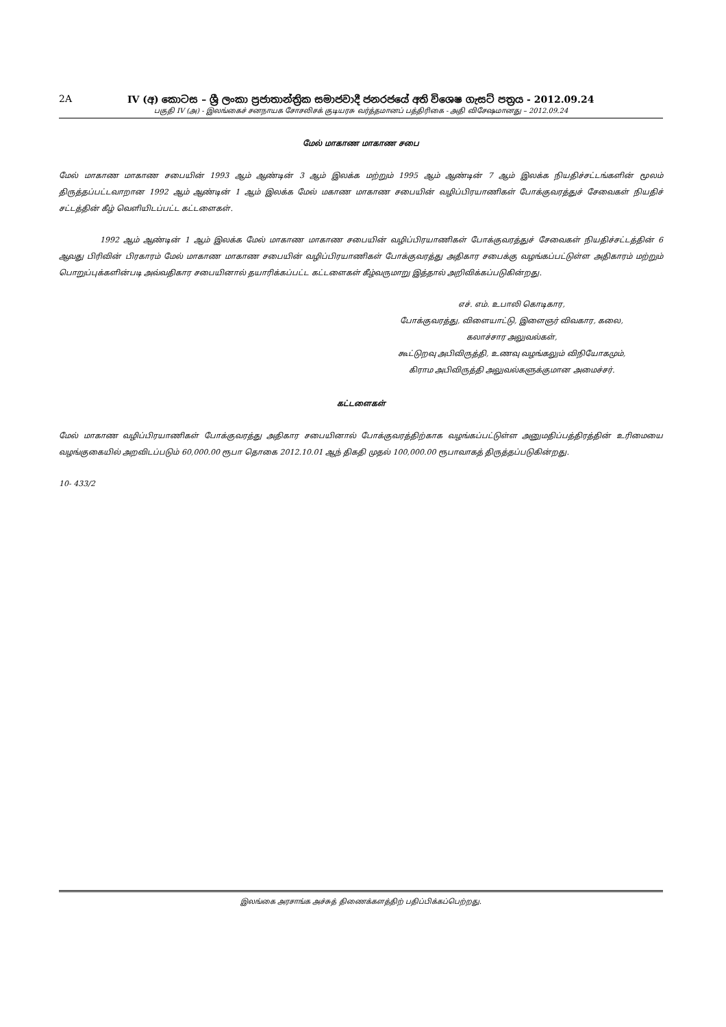2A IV (අ) කොටස – ශ්‍රී ලංකා ප්‍රජාතාන්ත්‍රික සමාජවාදී ජනරජයේ අති විශෙෂ ගැසට් පත්‍රය - 2012.09.24
பகுதி IV (அ) - இலங்கைச் சனநாயக சோசலிசக் குடியரசு வர்த்தமானப் பத்திரிகை - அதி விசேஷமானது – 2012.09.24
மேல் மாகாண மாகாண சபை
மேல் மாகாண மாகாண சபையின் 1993 ஆம் ஆண்டின் 3 ஆம் இலக்க மற்றும் 1995 ஆம் ஆண்டின் 7 ஆம் இலக்க நியதிச்சட்டங்களின் மூலம் திருத்தப்பட்டவாறான 1992 ஆம் ஆண்டின் 1 ஆம் இலக்க மேல் மகாண மாகாண சபையின் வழிப்பிரயாணிகள் போக்குவரத்துச் சேவைகள் நியதிச் சட்டத்தின் கீழ் வெளியிடப்பட்ட கட்டளைகள்.
1992 ஆம் ஆண்டின் 1 ஆம் இலக்க மேல் மாகாண மாகாண சபையின் வழிப்பிரயாணிகள் போக்குவரத்துச் சேவைகள் நியதிச்சட்டத்தின் 6 ஆவது பிரிவின் பிரகாரம் மேல் மாகாண மாகாண சபையின் வழிப்பிரயாணிகள் போக்குவரத்து அதிகார சபைக்கு வழங்கப்பட்டுள்ள அதிகாரம் மற்றும் பொறுப்புக்களின்படி அவ்வதிகார சபையினால் தயாரிக்கப்பட்ட கட்டளைகள் கீழ்வருமாறு இத்தால் அறிவிக்கப்படுகின்றது.
எச். எம். உபாலி கொடிகார,
போக்குவரத்து, விளையாட்டு, இளைஞர் விவகார, கலை,
கலாச்சார அலுவல்கள்,
கூட்டுறவு அபிவிருத்தி, உணவு வழங்கலும் விநியோகமும்,
கிராம அபிவிருத்தி அலுவல்களுக்குமான அமைச்சர்.
கட்டளைகள்
மேல் மாகாண வழிப்பிரயாணிகள் போக்குவரத்து அதிகார சபையினால் போக்குவரத்திற்காக வழங்கப்பட்டுள்ள அனுமதிப்பத்திரத்தின் உரிமையை வழங்குகையில் அறவிடப்படும் 60,000.00 ரூபா தொகை 2012.10.01 ஆந் திகதி முதல் 100,000.00 ரூபாவாகத் திருத்தப்படுகின்றது.
10- 433/2
இலங்கை அரசாங்க அச்சுத் திணைக்களத்திற் பதிப்பிக்கப்பெற்றது.